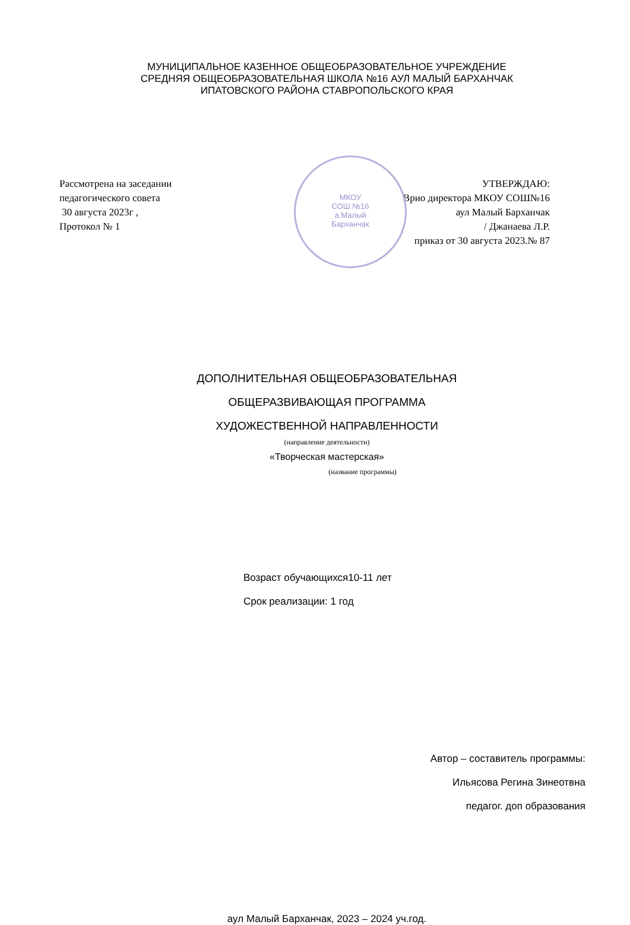МУНИЦИПАЛЬНОЕ КАЗЕННОЕ ОБЩЕОБРАЗОВАТЕЛЬНОЕ УЧРЕЖДЕНИЕ
СРЕДНЯЯ ОБЩЕОБРАЗОВАТЕЛЬНАЯ ШКОЛА №16 АУЛ МАЛЫЙ БАРХАНЧАК
ИПАТОВСКОГО РАЙОНА СТАВРОПОЛЬСКОГО КРАЯ
МКОУ
СОШ №16
а.Малый
Барханчак
Рассмотрена на заседании
педагогического совета
30 августа 2023г ,
Протокол № 1
УТВЕРЖДАЮ:
Врио директора МКОУ СОШ№16
аул Малый Барханчак
/ Джанаева Л.Р.
приказ от 30 августа 2023.№ 87
ДОПОЛНИТЕЛЬНАЯ ОБЩЕОБРАЗОВАТЕЛЬНАЯ
ОБЩЕРАЗВИВАЮЩАЯ ПРОГРАММА
ХУДОЖЕСТВЕННОЙ НАПРАВЛЕННОСТИ
(направление деятельности)
«Творческая мастерская»
(название программы)
Возраст обучающихся10-11 лет
Срок реализации: 1 год
Автор – составитель программы:
Ильясова Регина Зинеотвна
педагог. доп образования
аул Малый Барханчак, 2023 – 2024 уч.год.